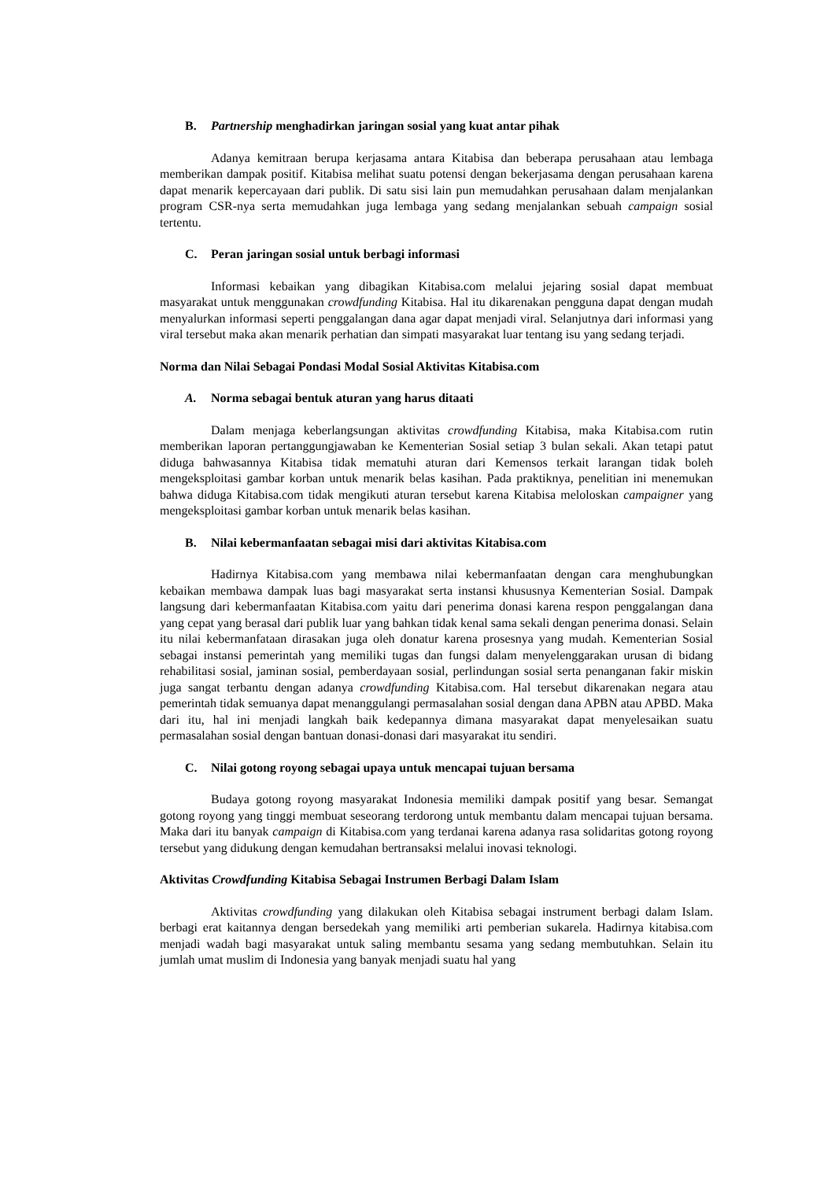B. Partnership menghadirkan jaringan sosial yang kuat antar pihak
Adanya kemitraan berupa kerjasama antara Kitabisa dan beberapa perusahaan atau lembaga memberikan dampak positif. Kitabisa melihat suatu potensi dengan bekerjasama dengan perusahaan karena dapat menarik kepercayaan dari publik. Di satu sisi lain pun memudahkan perusahaan dalam menjalankan program CSR-nya serta memudahkan juga lembaga yang sedang menjalankan sebuah campaign sosial tertentu.
C. Peran jaringan sosial untuk berbagi informasi
Informasi kebaikan yang dibagikan Kitabisa.com melalui jejaring sosial dapat membuat masyarakat untuk menggunakan crowdfunding Kitabisa. Hal itu dikarenakan pengguna dapat dengan mudah menyalurkan informasi seperti penggalangan dana agar dapat menjadi viral. Selanjutnya dari informasi yang viral tersebut maka akan menarik perhatian dan simpati masyarakat luar tentang isu yang sedang terjadi.
Norma dan Nilai Sebagai Pondasi Modal Sosial Aktivitas Kitabisa.com
A. Norma sebagai bentuk aturan yang harus ditaati
Dalam menjaga keberlangsungan aktivitas crowdfunding Kitabisa, maka Kitabisa.com rutin memberikan laporan pertanggungjawaban ke Kementerian Sosial setiap 3 bulan sekali. Akan tetapi patut diduga bahwasannya Kitabisa tidak mematuhi aturan dari Kemensos terkait larangan tidak boleh mengeksploitasi gambar korban untuk menarik belas kasihan. Pada praktiknya, penelitian ini menemukan bahwa diduga Kitabisa.com tidak mengikuti aturan tersebut karena Kitabisa meloloskan campaigner yang mengeksploitasi gambar korban untuk menarik belas kasihan.
B. Nilai kebermanfaatan sebagai misi dari aktivitas Kitabisa.com
Hadirnya Kitabisa.com yang membawa nilai kebermanfaatan dengan cara menghubungkan kebaikan membawa dampak luas bagi masyarakat serta instansi khususnya Kementerian Sosial. Dampak langsung dari kebermanfaatan Kitabisa.com yaitu dari penerima donasi karena respon penggalangan dana yang cepat yang berasal dari publik luar yang bahkan tidak kenal sama sekali dengan penerima donasi. Selain itu nilai kebermanfataan dirasakan juga oleh donatur karena prosesnya yang mudah. Kementerian Sosial sebagai instansi pemerintah yang memiliki tugas dan fungsi dalam menyelenggarakan urusan di bidang rehabilitasi sosial, jaminan sosial, pemberdayaan sosial, perlindungan sosial serta penanganan fakir miskin juga sangat terbantu dengan adanya crowdfunding Kitabisa.com. Hal tersebut dikarenakan negara atau pemerintah tidak semuanya dapat menanggulangi permasalahan sosial dengan dana APBN atau APBD. Maka dari itu, hal ini menjadi langkah baik kedepannya dimana masyarakat dapat menyelesaikan suatu permasalahan sosial dengan bantuan donasi-donasi dari masyarakat itu sendiri.
C. Nilai gotong royong sebagai upaya untuk mencapai tujuan bersama
Budaya gotong royong masyarakat Indonesia memiliki dampak positif yang besar. Semangat gotong royong yang tinggi membuat seseorang terdorong untuk membantu dalam mencapai tujuan bersama. Maka dari itu banyak campaign di Kitabisa.com yang terdanai karena adanya rasa solidaritas gotong royong tersebut yang didukung dengan kemudahan bertransaksi melalui inovasi teknologi.
Aktivitas Crowdfunding Kitabisa Sebagai Instrumen Berbagi Dalam Islam
Aktivitas crowdfunding yang dilakukan oleh Kitabisa sebagai instrument berbagi dalam Islam. berbagi erat kaitannya dengan bersedekah yang memiliki arti pemberian sukarela. Hadirnya kitabisa.com menjadi wadah bagi masyarakat untuk saling membantu sesama yang sedang membutuhkan. Selain itu jumlah umat muslim di Indonesia yang banyak menjadi suatu hal yang